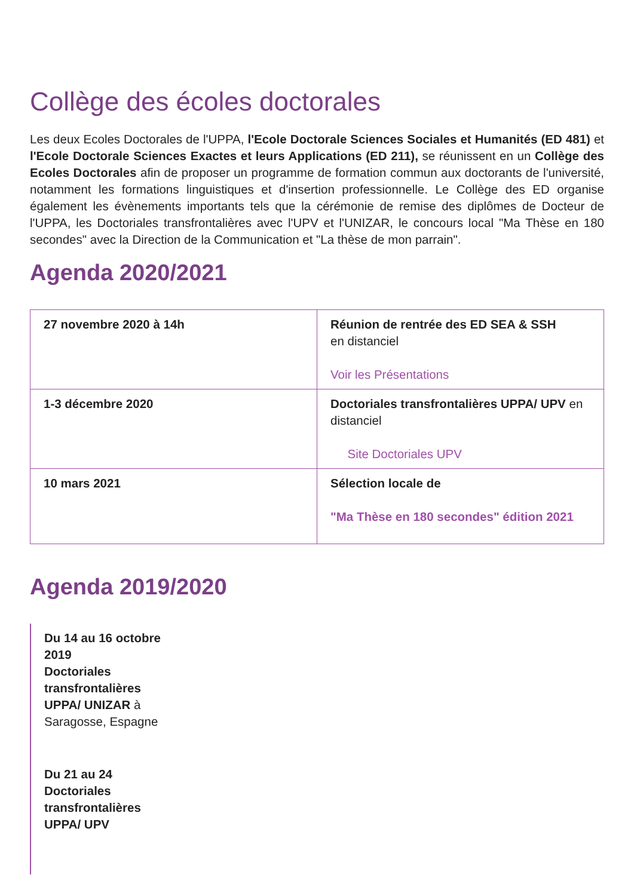Collège des écoles doctorales
Les deux Ecoles Doctorales de l'UPPA, l'Ecole Doctorale Sciences Sociales et Humanités (ED 481) et l'Ecole Doctorale Sciences Exactes et leurs Applications (ED 211), se réunissent en un Collège des Ecoles Doctorales afin de proposer un programme de formation commun aux doctorants de l'université, notamment les formations linguistiques et d'insertion professionnelle. Le Collège des ED organise également les évènements importants tels que la cérémonie de remise des diplômes de Docteur de l'UPPA, les Doctoriales transfrontalières avec l'UPV et l'UNIZAR, le concours local "Ma Thèse en 180 secondes" avec la Direction de la Communication et "La thèse de mon parrain".
Agenda 2020/2021
| 27 novembre 2020 à 14h | Réunion de rentrée des ED SEA & SSH en distanciel Voir les Présentations |
| 1-3 décembre 2020 | Doctoriales transfrontalières UPPA/ UPV en distanciel Site Doctoriales UPV |
| 10 mars 2021 | Sélection locale de "Ma Thèse en 180 secondes" édition 2021 |
Agenda 2019/2020
Du 14 au 16 octobre 2019
Doctoriales transfrontalières UPPA/ UNIZAR à Saragosse, Espagne
Du 21 au 24
Doctoriales transfrontalières UPPA/ UPV